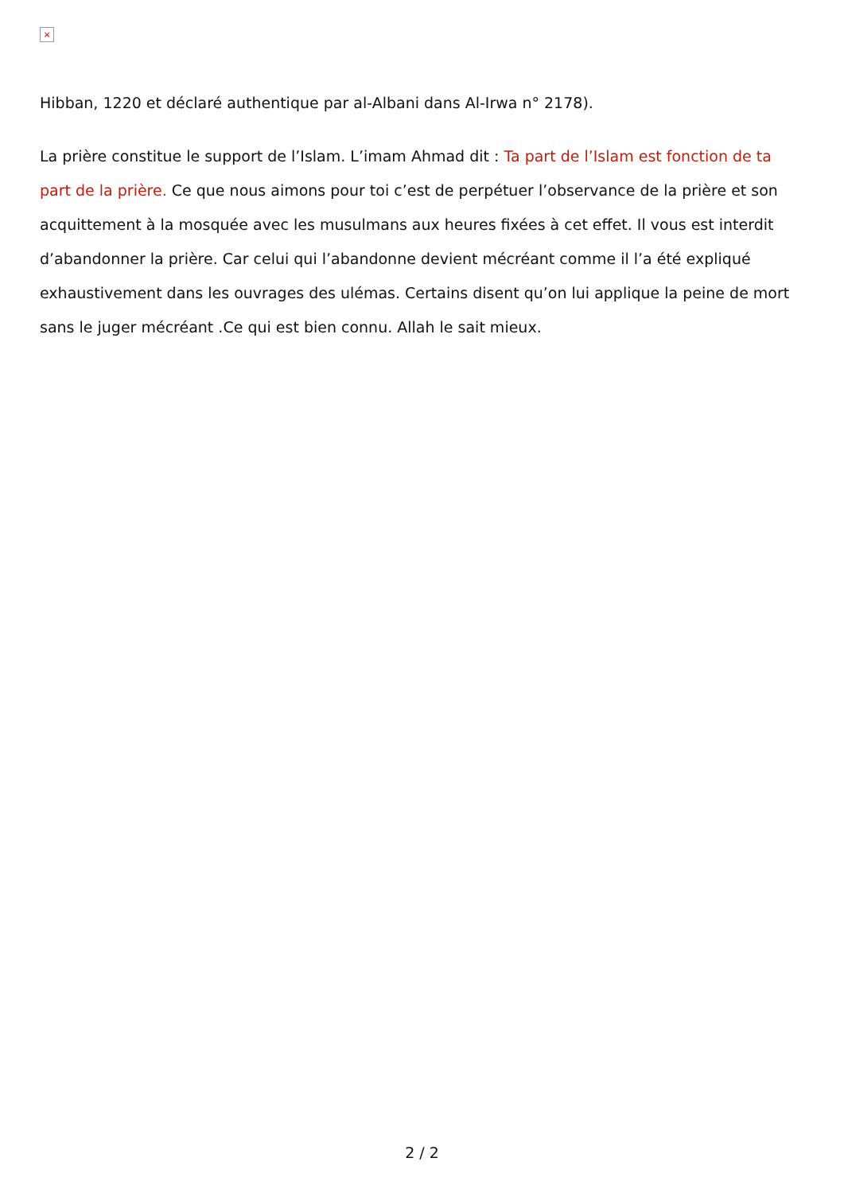×
Hibban, 1220 et déclaré authentique par al-Albani dans Al-Irwa n° 2178).
La prière constitue le support de l’Islam. L’imam Ahmad dit : Ta part de l’Islam est fonction de ta part de la prière. Ce que nous aimons pour toi c’est de perpétuer l’observance de la prière et son acquittement à la mosquée avec les musulmans aux heures fixées à cet effet. Il vous est interdit d’abandonner la prière. Car celui qui l’abandonne devient mécréant comme il l’a été expliqué exhaustivement dans les ouvrages des ulémas. Certains disent qu’on lui applique la peine de mort sans le juger mécréant .Ce qui est bien connu. Allah le sait mieux.
2 / 2